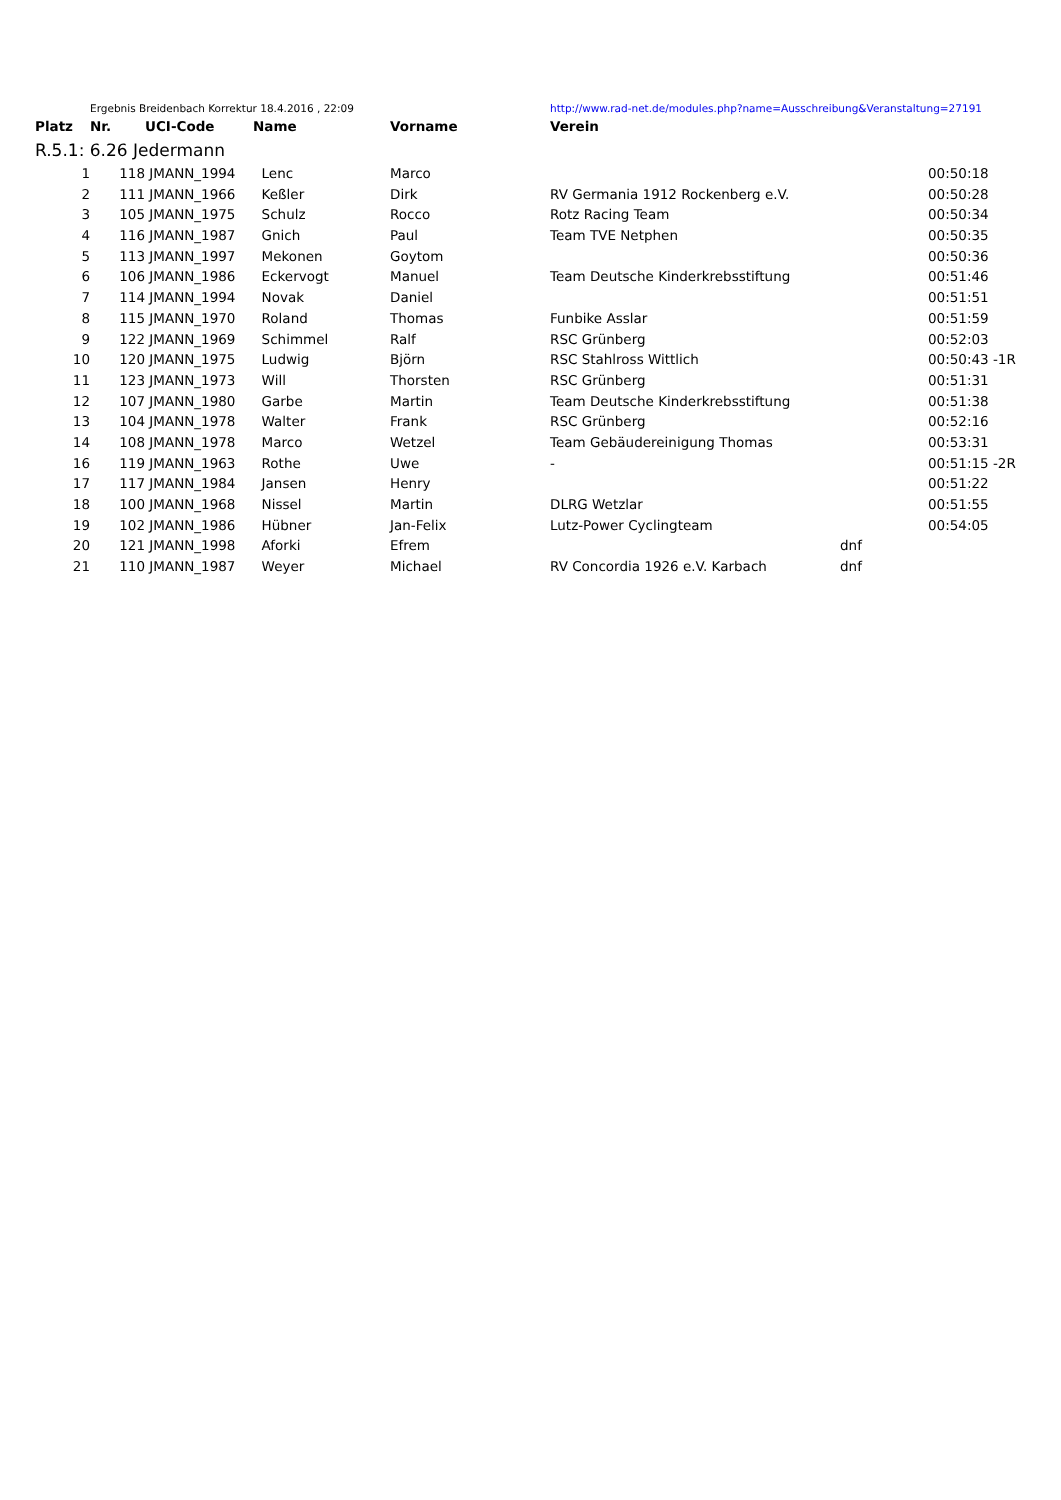| | Ergebnis Breidenbach Korrektur 18.4.2016 , 22:09 | | | | http://www.rad-net.de/modules.php?name=Ausschreibung&Veranstaltung=27191 | | |
| Platz | Nr. | UCI-Code | Name | Vorname | Verein | | |
| R.5.1: 6.26 Jedermann | | | | | | | |
| 1 | 118 | JMANN_1994 | Lenc | Marco | | | 00:50:18 |
| 2 | 111 | JMANN_1966 | Keßler | Dirk | RV Germania 1912 Rockenberg e.V. | | 00:50:28 |
| 3 | 105 | JMANN_1975 | Schulz | Rocco | Rotz Racing Team | | 00:50:34 |
| 4 | 116 | JMANN_1987 | Gnich | Paul | Team TVE Netphen | | 00:50:35 |
| 5 | 113 | JMANN_1997 | Mekonen | Goytom | | | 00:50:36 |
| 6 | 106 | JMANN_1986 | Eckervogt | Manuel | Team Deutsche Kinderkrebsstiftung | | 00:51:46 |
| 7 | 114 | JMANN_1994 | Novak | Daniel | | | 00:51:51 |
| 8 | 115 | JMANN_1970 | Roland | Thomas | Funbike Asslar | | 00:51:59 |
| 9 | 122 | JMANN_1969 | Schimmel | Ralf | RSC Grünberg | | 00:52:03 |
| 10 | 120 | JMANN_1975 | Ludwig | Björn | RSC Stahlross Wittlich | | 00:50:43 -1R |
| 11 | 123 | JMANN_1973 | Will | Thorsten | RSC Grünberg | | 00:51:31 |
| 12 | 107 | JMANN_1980 | Garbe | Martin | Team Deutsche Kinderkrebsstiftung | | 00:51:38 |
| 13 | 104 | JMANN_1978 | Walter | Frank | RSC Grünberg | | 00:52:16 |
| 14 | 108 | JMANN_1978 | Marco | Wetzel | Team Gebäudereinigung Thomas | | 00:53:31 |
| 16 | 119 | JMANN_1963 | Rothe | Uwe | - | | 00:51:15 -2R |
| 17 | 117 | JMANN_1984 | Jansen | Henry | | | 00:51:22 |
| 18 | 100 | JMANN_1968 | Nissel | Martin | DLRG Wetzlar | | 00:51:55 |
| 19 | 102 | JMANN_1986 | Hübner | Jan-Felix | Lutz-Power Cyclingteam | | 00:54:05 |
| 20 | 121 | JMANN_1998 | Aforki | Efrem | | dnf | |
| 21 | 110 | JMANN_1987 | Weyer | Michael | RV Concordia 1926 e.V. Karbach | dnf | |